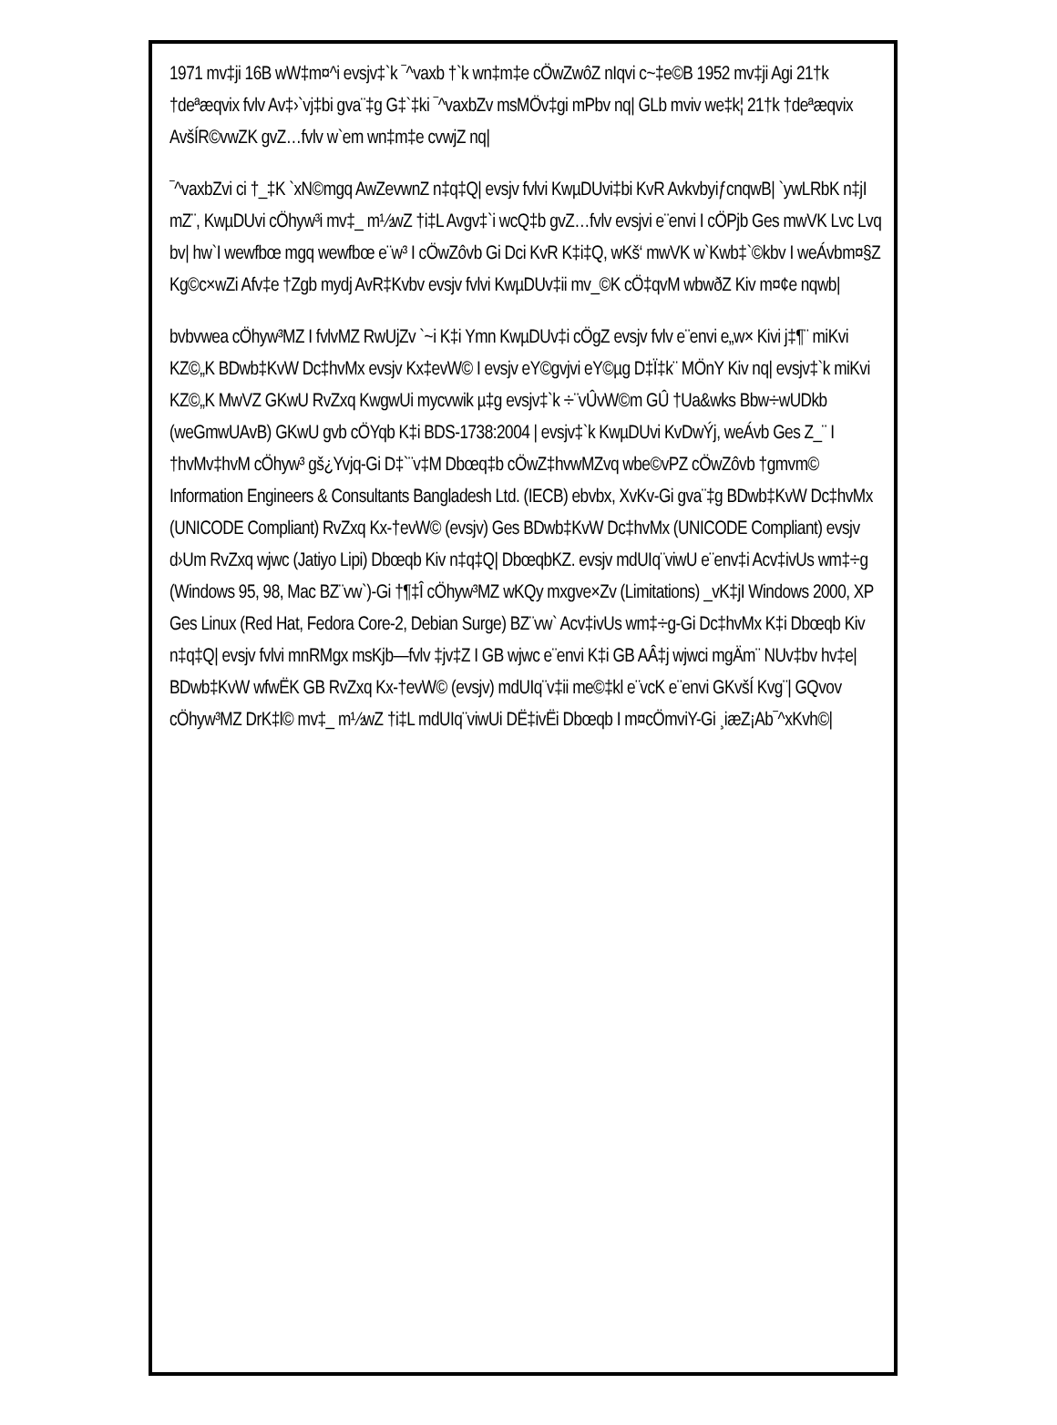1971 mv‡ji 16B wW‡m¤^i evsjv‡`k ¯^vaxb †`k wn‡m‡e cÖwZwôZ nIqvi c~‡e©B 1952 mv‡ji Agi 21†k †deªæqvix fvlv Av‡›`vj‡bi gva¨‡g G‡`‡ki ¯^vaxbZv msMÖv‡gi mPbv nq| GLb mviv we‡k¦ 21†k †deªæqvix AvšÍR©vwZK gvZ…fvlv w`em wn‡m‡e cvwjZ nq|
¯^vaxbZvi ci †_‡K `xN©mgq AwZevwnZ n‡q‡Q| evsjv fvlvi KwµDUvi‡bi KvR AvkvbyiƒcnqwB| `ywLRbK n‡jI mZ¨, KwµDUvi cÖhyw³i mv‡_ m½wZ †i‡L Avgv‡`i wcQ‡b gvZ…fvlv evsjvi e¨envi I cÖPjb Ges mwVK Lvc Lvq bv| hw`I wewfbœ mgq wewfbœ e¨w³ I cÖwZôvb Gi Dci KvR K‡i‡Q, wKš‘ mwVK w`Kwb‡`©kbv I weÁvbm¤§Z Kg©c×wZi Afv‡e †Zgb mydj AvR‡Kvbv evsjv fvlvi KwµDUv‡ii mv_©K cÖ‡qvM wbwðZ Kiv m¤¢e nqwb|
bvbvwea cÖhyw³MZ I fvlvMZ RwUjZv `~i K‡i Ymn KwµDUv‡i cÖgZ evsjv fvlv e¨envi e„w× Kivi j‡¶¨ miKvi KZ©„K BDwb‡KvW Dc‡hvMx evsjv Kx‡evW© I evsjv eY©gvjvi eY©µg D‡Ï‡k¨ MÖnY Kiv nq| evsjv‡`k miKvi KZ©„K MwVZ GKwU RvZxq KwgwUi mycvwik µ‡g evsjv‡`k ÷¨vÛvW©m GÛ †Ua&wks Bbw÷wUDkb (weGmwUAvB) GKwU gvb cÖYqb K‡i BDS-1738:2004 | evsjv‡`k KwµDUvi KvDwÝj, weÁvb Ges Z_¨ I †hvMv‡hvM cÖhyw³ gš¿Yvjq-Gi D‡`¨v‡M Dbœq‡b cÖwZ‡hvwMZvq wbe©vPZ cÖwZôvb †gmvm© Information Engineers & Consultants Bangladesh Ltd. (IECB) ebvbx, XvKv-Gi gva¨‡g BDwb‡KvW Dc‡hvMx (UNICODE Compliant) RvZxq Kx-†evW© (evsjv) Ges BDwb‡KvW Dc‡hvMx (UNICODE Compliant) evsjv d›Um RvZxq wjwc (Jatiyo Lipi) Dbœqb Kiv n‡q‡Q| DbœqbKZ. evsjv mdUIq¨viwU e¨env‡i Acv‡ivUs wm‡÷g (Windows 95, 98, Mac BZ¨vw`)-Gi †¶‡Î cÖhyw³MZ wKQy mxgve×Zv (Limitations) _vK‡jI Windows 2000, XP Ges Linux (Red Hat, Fedora Core-2, Debian Surge) BZ¨vw` Acv‡ivUs wm‡÷g-Gi Dc‡hvMx K‡i Dbœqb Kiv n‡q‡Q| evsjv fvlvi mnRMgx msKjb—fvlv ‡jv‡Z I GB wjwc e¨envi K‡i GB AÂ‡j wjwci mgÄm¨ NUv‡bv hv‡e| BDwb‡KvW wfwËK GB RvZxq Kx-†evW© (evsjv) mdUIq¨v‡ii me©‡kl e¨vcK e¨envi GKvšÍ Kvg¨| GQvov cÖhyw³MZ DrK‡l© mv‡_ m½wZ †i‡L mdUIq¨viwUi DË‡ivËi Dbœqb I m¤cÖmviY-Gi ¸iæZ¡Ab¯^xKvh©|